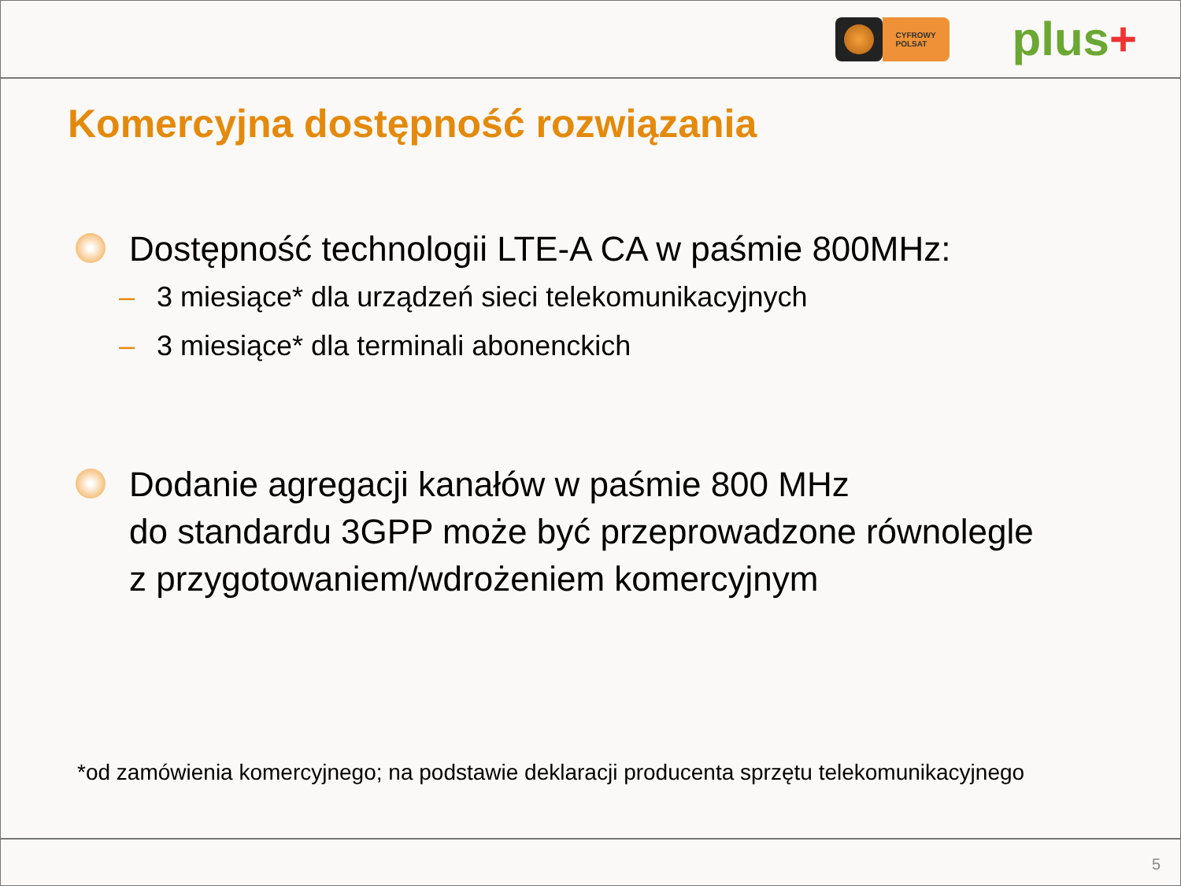CYFROWY
POLSAT
plus+
Komercyjna dostępność rozwiązania
Dostępność technologii LTE-A CA w paśmie 800MHz:
– 3 miesiące* dla urządzeń sieci telekomunikacyjnych
– 3 miesiące* dla terminali abonenckich
Dodanie agregacji kanałów w paśmie 800 MHz
do standardu 3GPP może być przeprowadzone równolegle
z przygotowaniem/wdrożeniem komercyjnym
*od zamówienia komercyjnego; na podstawie deklaracji producenta sprzętu telekomunikacyjnego
5